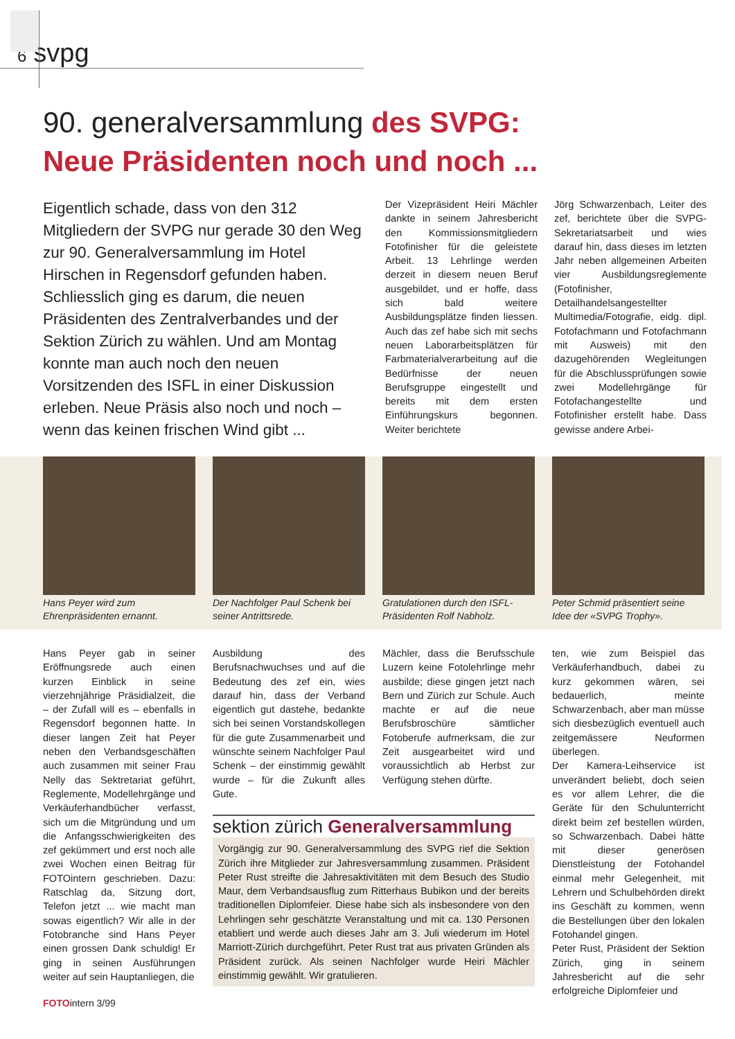6 svpg
90. generalversammlung des SVPG:
Neue Präsidenten noch und noch ...
Eigentlich schade, dass von den 312 Mitgliedern der SVPG nur gerade 30 den Weg zur 90. Generalversammlung im Hotel Hirschen in Regensdorf gefunden haben. Schliesslich ging es darum, die neuen Präsidenten des Zentralverbandes und der Sektion Zürich zu wählen. Und am Montag konnte man auch noch den neuen Vorsitzenden des ISFL in einer Diskussion erleben. Neue Präsis also noch und noch – wenn das keinen frischen Wind gibt ...
Der Vizepräsident Heiri Mächler dankte in seinem Jahresbericht den Kommissionsmitgliedern Fotofinisher für die geleistete Arbeit. 13 Lehrlinge werden derzeit in diesem neuen Beruf ausgebildet, und er hoffe, dass sich bald weitere Ausbildungsplätze finden liessen. Auch das zef habe sich mit sechs neuen Laborarbeitsplätzen für Farbmaterialverarbeitung auf die Bedürfnisse der neuen Berufsgruppe eingestellt und bereits mit dem ersten Einführungskurs begonnen. Weiter berichtete
Jörg Schwarzenbach, Leiter des zef, berichtete über die SVPG-Sekretariatsarbeit und wies darauf hin, dass dieses im letzten Jahr neben allgemeinen Arbeiten vier Ausbildungsreglemente (Fotofinisher, Detailhandelsangestellter Multimedia/Fotografie, eidg. dipl. Fotofachmann und Fotofachmann mit Ausweis) mit den dazugehörenden Wegleitungen für die Abschlussprüfungen sowie zwei Modellehrgänge für Fotofachangestellte und Fotofinisher erstellt habe. Dass gewisse andere Arbei-
Hans Peyer wird zum Ehrenpräsidenten ernannt.
Der Nachfolger Paul Schenk bei seiner Antrittsrede.
Gratulationen durch den ISFL-Präsidenten Rolf Nabholz.
Peter Schmid präsentiert seine Idee der «SVPG Trophy».
Hans Peyer gab in seiner Eröffnungsrede auch einen kurzen Einblick in seine vierzehnjährige Präsidialzeit, die – der Zufall will es – ebenfalls in Regensdorf begonnen hatte. In dieser langen Zeit hat Peyer neben den Verbandsgeschäften auch zusammen mit seiner Frau Nelly das Sektretariat geführt, Reglemente, Modellehrgänge und Verkäuferhandbücher verfasst, sich um die Mitgründung und um die Anfangsschwierigkeiten des zef gekümmert und erst noch alle zwei Wochen einen Beitrag für FOTOintern geschrieben. Dazu: Ratschlag da, Sitzung dort, Telefon jetzt ... wie macht man sowas eigentlich? Wir alle in der Fotobranche sind Hans Peyer einen grossen Dank schuldig! Er ging in seinen Ausführungen weiter auf sein Hauptanliegen, die
Ausbildung des Berufsnachwuchses und auf die Bedeutung des zef ein, wies darauf hin, dass der Verband eigentlich gut dastehe, bedankte sich bei seinen Vorstandskollegen für die gute Zusammenarbeit und wünschte seinem Nachfolger Paul Schenk – der einstimmig gewählt wurde – für die Zukunft alles Gute.
Mächler, dass die Berufsschule Luzern keine Fotolehrlinge mehr ausbilde; diese gingen jetzt nach Bern und Zürich zur Schule. Auch machte er auf die neue Berufsbroschüre sämtlicher Fotoberufe aufmerksam, die zur Zeit ausgearbeitet wird und voraussichtlich ab Herbst zur Verfügung stehen dürfte.
sektion zürich Generalversammlung
Vorgängig zur 90. Generalversammlung des SVPG rief die Sektion Zürich ihre Mitglieder zur Jahresversammlung zusammen. Präsident Peter Rust streifte die Jahresaktivitäten mit dem Besuch des Studio Maur, dem Verbandsausflug zum Ritterhaus Bubikon und der bereits traditionellen Diplomfeier. Diese habe sich als insbesondere von den Lehrlingen sehr geschätzte Veranstaltung und mit ca. 130 Personen etabliert und werde auch dieses Jahr am 3. Juli wiederum im Hotel Marriott-Zürich durchgeführt. Peter Rust trat aus privaten Gründen als Präsident zurück. Als seinen Nachfolger wurde Heiri Mächler einstimmig gewählt. Wir gratulieren.
ten, wie zum Beispiel das Verkäuferhandbuch, dabei zu kurz gekommen wären, sei bedauerlich, meinte Schwarzenbach, aber man müsse sich diesbezüglich eventuell auch zeitgemässere Neuformen überlegen.
Der Kamera-Leihservice ist unverändert beliebt, doch seien es vor allem Lehrer, die die Geräte für den Schulunterricht direkt beim zef bestellen würden, so Schwarzenbach. Dabei hätte mit dieser generösen Dienstleistung der Fotohandel einmal mehr Gelegenheit, mit Lehrern und Schulbehörden direkt ins Geschäft zu kommen, wenn die Bestellungen über den lokalen Fotohandel gingen.
Peter Rust, Präsident der Sektion Zürich, ging in seinem Jahresbericht auf die sehr erfolgreiche Diplomfeier und
FOTOintern 3/99